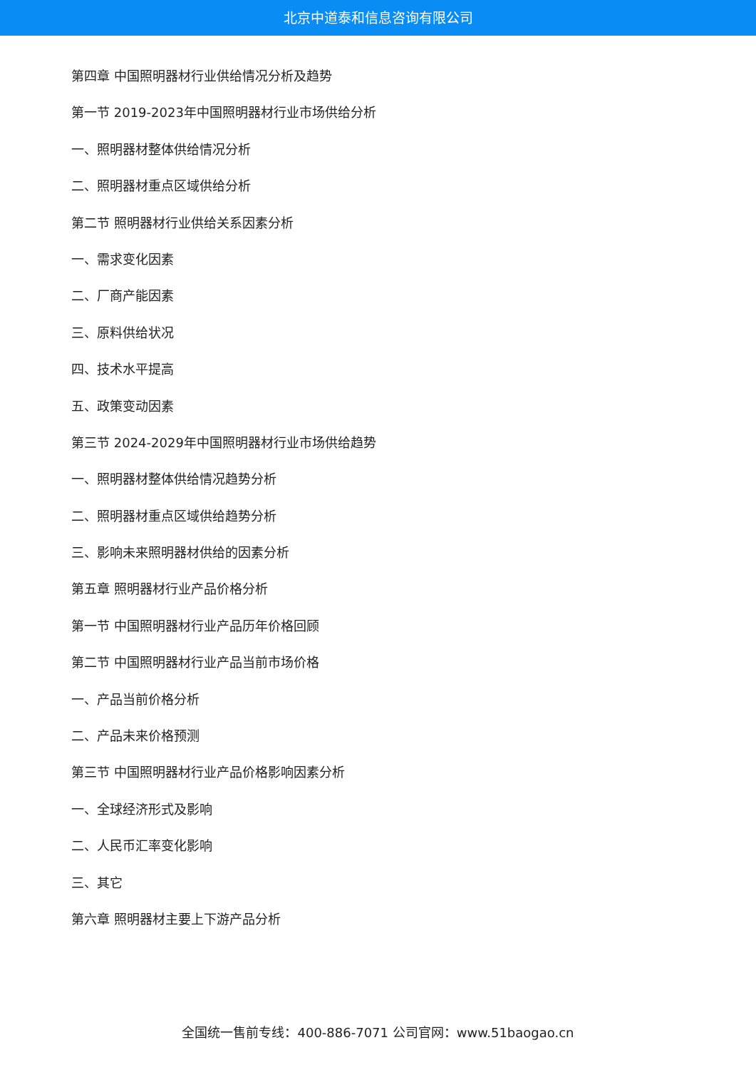北京中道泰和信息咨询有限公司
第四章 中国照明器材行业供给情况分析及趋势
第一节 2019-2023年中国照明器材行业市场供给分析
一、照明器材整体供给情况分析
二、照明器材重点区域供给分析
第二节 照明器材行业供给关系因素分析
一、需求变化因素
二、厂商产能因素
三、原料供给状况
四、技术水平提高
五、政策变动因素
第三节 2024-2029年中国照明器材行业市场供给趋势
一、照明器材整体供给情况趋势分析
二、照明器材重点区域供给趋势分析
三、影响未来照明器材供给的因素分析
第五章 照明器材行业产品价格分析
第一节 中国照明器材行业产品历年价格回顾
第二节 中国照明器材行业产品当前市场价格
一、产品当前价格分析
二、产品未来价格预测
第三节 中国照明器材行业产品价格影响因素分析
一、全球经济形式及影响
二、人民币汇率变化影响
三、其它
第六章 照明器材主要上下游产品分析
全国统一售前专线：400-886-7071 公司官网：www.51baogao.cn